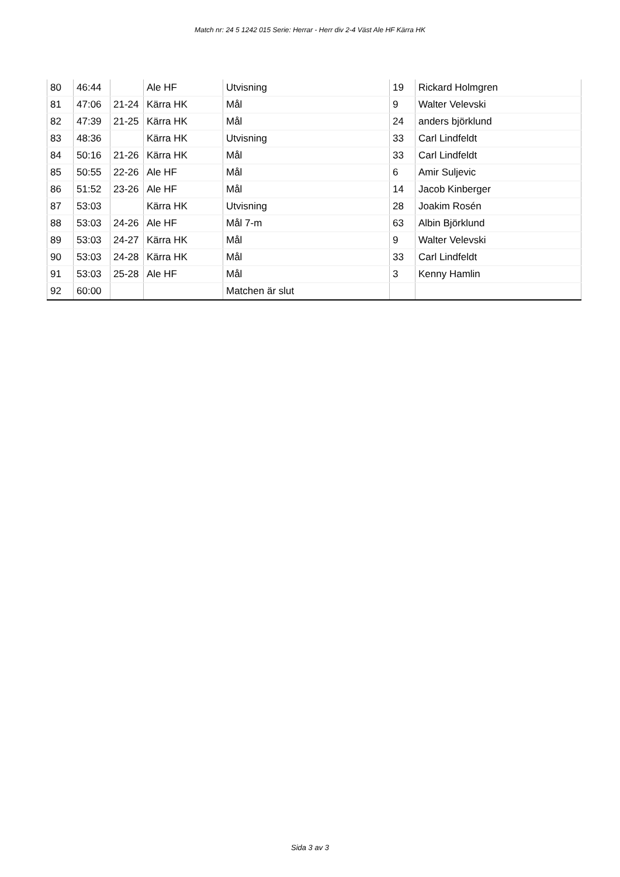Match nr: 24 5 1242 015 Serie: Herrar - Herr div 2-4 Väst Ale HF Kärra HK
| 80 | 46:44 | | Ale HF | Utvisning | 19 | Rickard Holmgren |
| 81 | 47:06 | 21-24 | Kärra HK | Mål | 9 | Walter Velevski |
| 82 | 47:39 | 21-25 | Kärra HK | Mål | 24 | anders björklund |
| 83 | 48:36 | | Kärra HK | Utvisning | 33 | Carl Lindfeldt |
| 84 | 50:16 | 21-26 | Kärra HK | Mål | 33 | Carl Lindfeldt |
| 85 | 50:55 | 22-26 | Ale HF | Mål | 6 | Amir Suljevic |
| 86 | 51:52 | 23-26 | Ale HF | Mål | 14 | Jacob Kinberger |
| 87 | 53:03 | | Kärra HK | Utvisning | 28 | Joakim Rosén |
| 88 | 53:03 | 24-26 | Ale HF | Mål 7-m | 63 | Albin Björklund |
| 89 | 53:03 | 24-27 | Kärra HK | Mål | 9 | Walter Velevski |
| 90 | 53:03 | 24-28 | Kärra HK | Mål | 33 | Carl Lindfeldt |
| 91 | 53:03 | 25-28 | Ale HF | Mål | 3 | Kenny Hamlin |
| 92 | 60:00 | | | Matchen är slut | | |
Sida 3 av 3